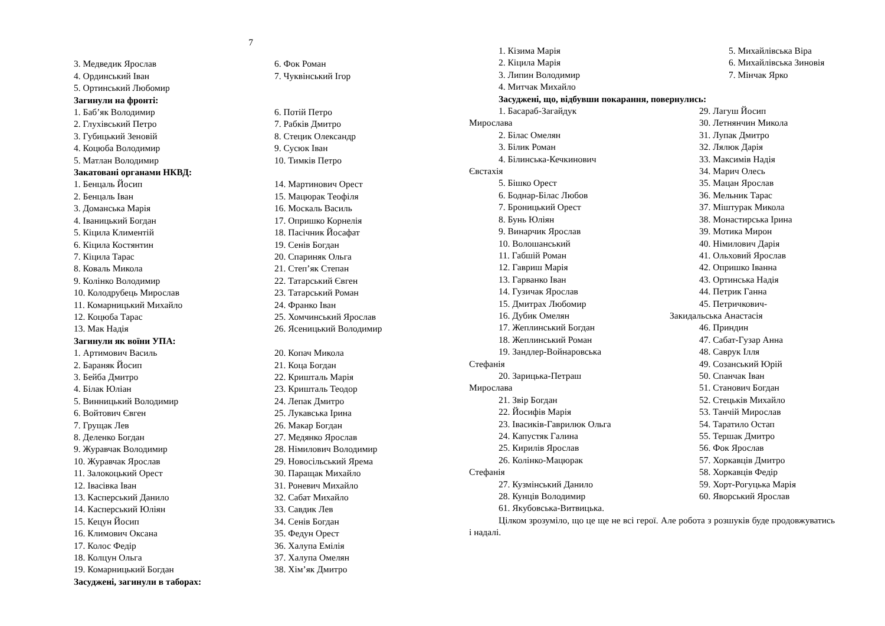7
3. Медведик Ярослав
4. Ординський Іван
5. Ортинський Любомир
6. Фок Роман
7. Чуквінський Ігор
Загинули на фронті:
1. Баб’як Володимир
2. Глухівський Петро
3. Губицький Зеновій
4. Коцюба Володимир
5. Матлан Володимир
6. Потій Петро
7. Рабків Дмитро
8. Стецик Олександр
9. Сусюк Іван
10. Тимків Петро
Закатовані органами НКВД:
1. Бенцаль Йосип
2. Бенцаль Іван
3. Доманська Марія
4. Іваницький Богдан
5. Кіцила Климентій
6. Кіцила Костянтин
7. Кіцила Тарас
8. Коваль Микола
9. Колінко Володимир
10. Колодрубець Мирослав
11. Комарницький Михайло
12. Коцюба Тарас
13. Мак Надія
14. Мартинович Орест
15. Мацюрак Теофіля
16. Москаль Василь
17. Опришко Корнелія
18. Пасічник Йосафат
19. Сенів Богдан
20. Спариняк Ольга
21. Степ’як Степан
22. Татарський Євген
23. Татарський Роман
24. Франко Іван
25. Хомчинський Ярослав
26. Ясеницький Володимир
Загинули як воїни УПА:
1. Артимович Василь
2. Бараняк Йосип
3. Бейба Дмитро
4. Білак Юліан
5. Винницький Володимир
6. Войтович Євген
7. Грущак Лев
8. Деленко Богдан
9. Журавчак Володимир
10. Журавчак Ярослав
11. Залокоцький Орест
12. Івасівка Іван
13. Касперський Данило
14. Касперський Юліян
15. Кецун Йосип
16. Климович Оксана
17. Колос Федір
18. Колцун Ольга
19. Комарницький Богдан
20. Копач Микола
21. Коца Богдан
22. Кришталь Марія
23. Кришталь Теодор
24. Лепак Дмитро
25. Лукавська Ірина
26. Макар Богдан
27. Медянко Ярослав
28. Німилович Володимир
29. Новосільський Ярема
30. Паращак Михайло
31. Роневич Михайло
32. Сабат Михайло
33. Савдик Лев
34. Сенів Богдан
35. Федун Орест
36. Халупа Емілія
37. Халупа Омелян
38. Хім’як Дмитро
Засуджені, загинули в таборах:
1. Кізима Марія
2. Кіцила Марія
3. Липин Володимир
4. Митчак Михайло
5. Михайлівська Віра
6. Михайлівська Зиновія
7. Мінчак Ярко
Засуджені, що, відбувши покарання, повернулись:
1. Басараб-Загайдук
Мирослава
2. Білас Омелян
3. Білик Роман
4. Білинська-Кечкинович
Євстахія
5. Бішко Орест
6. Боднар-Білас Любов
7. Броницький Орест
8. Бунь Юліян
9. Винарчик Ярослав
10. Волошанський
11. Габшій Роман
12. Гавриш Марія
13. Гарванко Іван
14. Гузичак Ярослав
15. Дмитрах Любомир
16. Дубик Омелян
17. Жеплинський Богдан
18. Жеплинський Роман
19. Зандлер-Война­ровська
Стефанія
20. Зарицька-Петраш
Мирослава
21. Звір Богдан
22. Йосифів Марія
23. Івасиків-Гаврилюк Ольга
24. Капустяк Галина
25. Кирилів Ярослав
26. Колінко-Мацюрак
Стефанія
27. Кузмінський Данило
28. Кунців Володимир
29. Лагуш Йосип
30. Летнянчин Микола
31. Лупак Дмитро
32. Лялюк Дарія
33. Максимів Надія
34. Марич Олесь
35. Мацан Ярослав
36. Мельник Тарас
37. Міштурак Микола
38. Монастирська Ірина
39. Мотика Мирон
40. Німилович Дарія
41. Ольховий Ярослав
42. Опришко Іванна
43. Ортинська Надія
44. Петрик Ганна
45. Петричкович-
Закидальська Анастасія
46. Приндин
47. Сабат-Гузар Анна
48. Саврук Ілля
49. Созанський Юрій
50. Спанчак Іван
51. Станович Богдан
52. Стецьків Михайло
53. Танчій Мирослав
54. Таратило Остап
55. Тершак Дмитро
56. Фок Ярослав
57. Хоркавців Дмитро
58. Хоркавців Федір
59. Хорт-Рогуцька Марія
60. Яворський Ярослав
61. Якубовська-Витвицька.
Цілком зрозуміло, що це ще не всі герої. Але робота з розшуків буде продовжуватись і надалі.